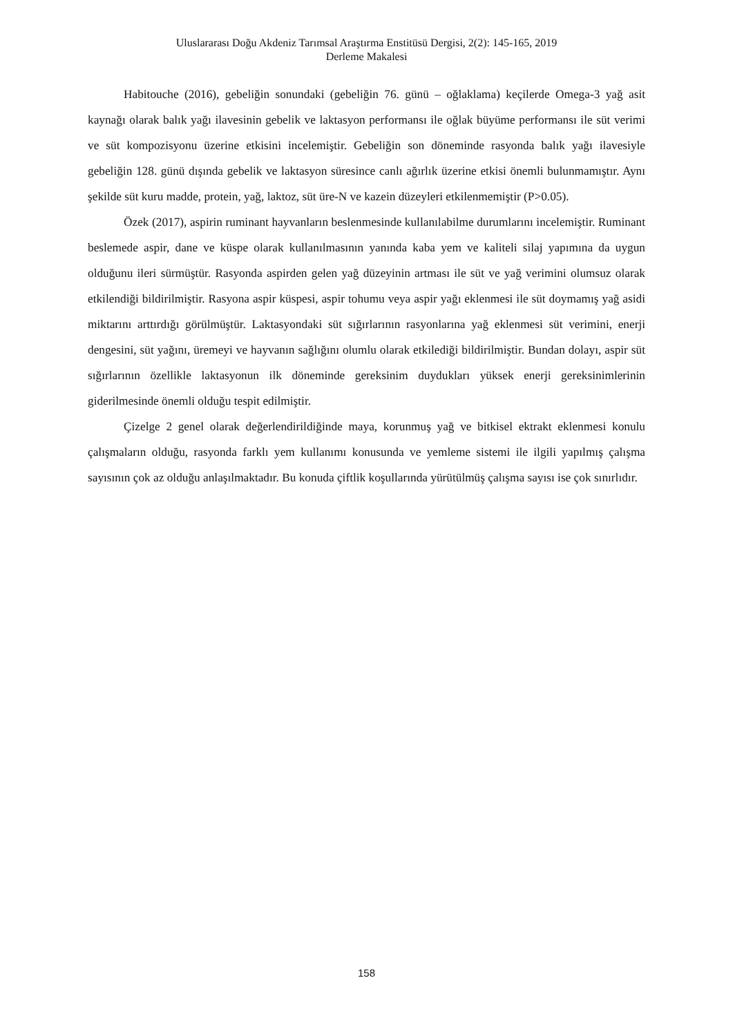Uluslararası Doğu Akdeniz Tarımsal Araştırma Enstitüsü Dergisi, 2(2): 145-165, 2019
Derleme Makalesi
Habitouche (2016), gebeliğin sonundaki (gebeliğin 76. günü – oğlaklama) keçilerde Omega-3 yağ asit kaynağı olarak balık yağı ilavesinin gebelik ve laktasyon performansı ile oğlak büyüme performansı ile süt verimi ve süt kompozisyonu üzerine etkisini incelemiştir. Gebeliğin son döneminde rasyonda balık yağı ilavesiyle gebeliğin 128. günü dışında gebelik ve laktasyon süresince canlı ağırlık üzerine etkisi önemli bulunmamıştır. Aynı şekilde süt kuru madde, protein, yağ, laktoz, süt üre-N ve kazein düzeyleri etkilenmemiştir (P>0.05).
Özek (2017), aspirin ruminant hayvanların beslenmesinde kullanılabilme durumlarını incelemiştir. Ruminant beslemede aspir, dane ve küspe olarak kullanılmasının yanında kaba yem ve kaliteli silaj yapımına da uygun olduğunu ileri sürmüştür. Rasyonda aspirden gelen yağ düzeyinin artması ile süt ve yağ verimini olumsuz olarak etkilendiği bildirilmiştir. Rasyona aspir küspesi, aspir tohumu veya aspir yağı eklenmesi ile süt doymamış yağ asidi miktarını arttırdığı görülmüştür. Laktasyondaki süt sığırlarının rasyonlarına yağ eklenmesi süt verimini, enerji dengesini, süt yağını, üremeyi ve hayvanın sağlığını olumlu olarak etkilediği bildirilmiştir. Bundan dolayı, aspir süt sığırlarının özellikle laktasyonun ilk döneminde gereksinim duydukları yüksek enerji gereksinimlerinin giderilmesinde önemli olduğu tespit edilmiştir.
Çizelge 2 genel olarak değerlendirildiğinde maya, korunmuş yağ ve bitkisel ektrakt eklenmesi konulu çalışmaların olduğu, rasyonda farklı yem kullanımı konusunda ve yemleme sistemi ile ilgili yapılmış çalışma sayısının çok az olduğu anlaşılmaktadır. Bu konuda çiftlik koşullarında yürütülmüş çalışma sayısı ise çok sınırlıdır.
158